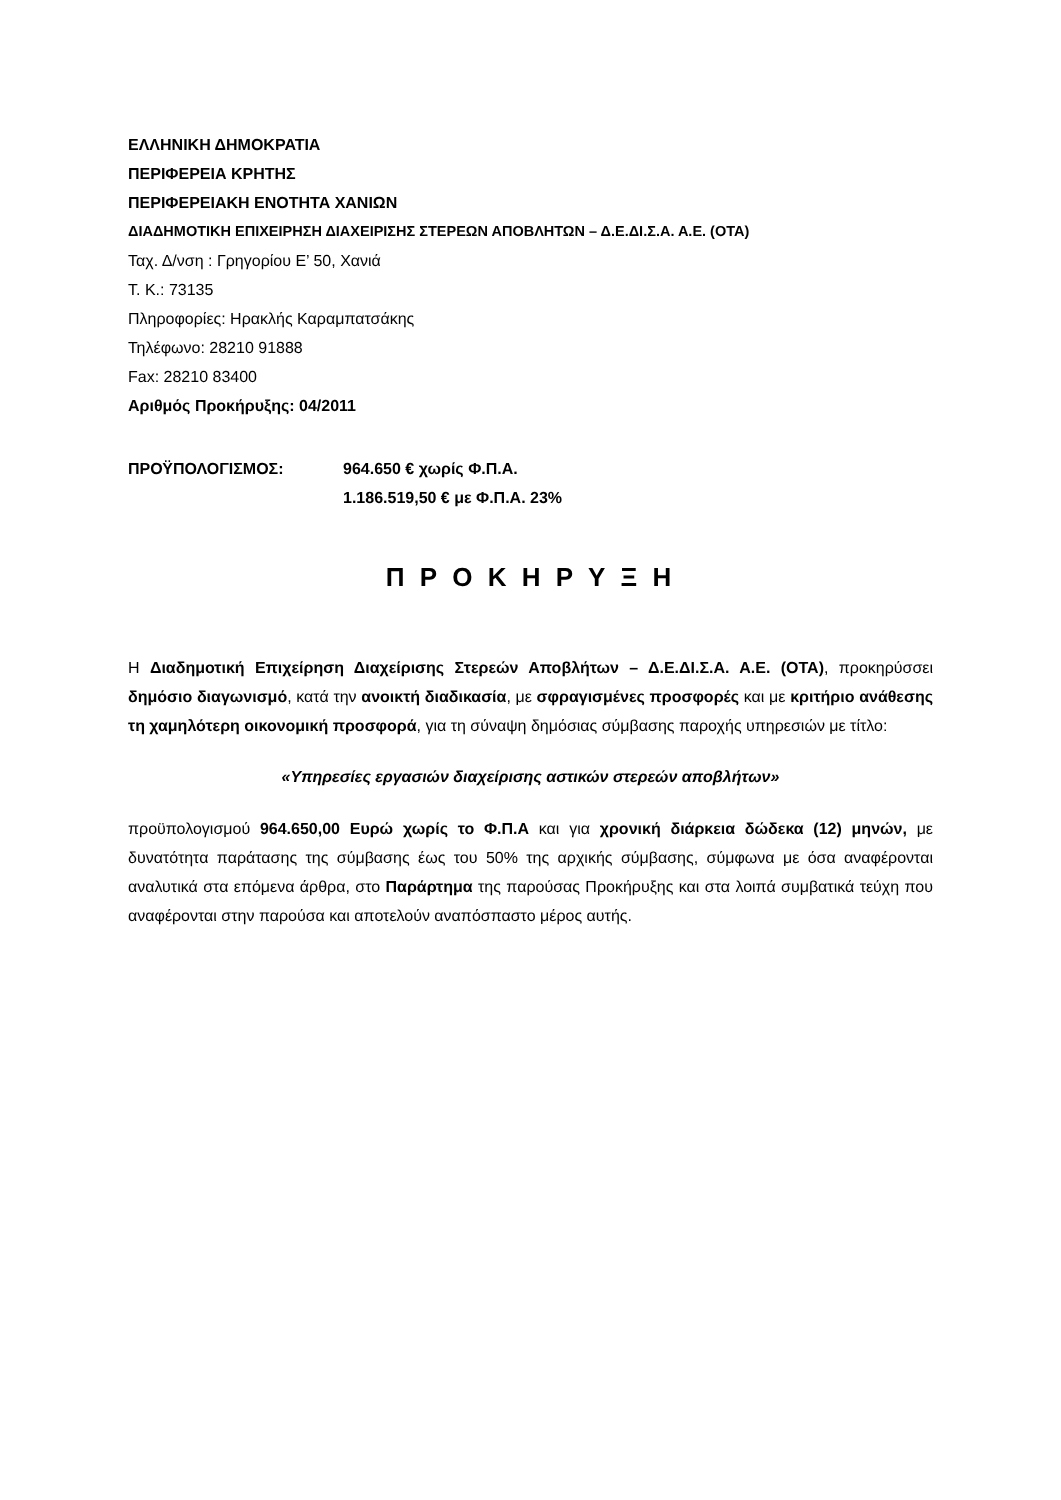ΕΛΛΗΝΙΚΗ ΔΗΜΟΚΡΑΤΙΑ
ΠΕΡΙΦΕΡΕΙΑ ΚΡΗΤΗΣ
ΠΕΡΙΦΕΡΕΙΑΚΗ ΕΝΟΤΗΤΑ ΧΑΝΙΩΝ
ΔΙΑΔΗΜΟΤΙΚΗ ΕΠΙΧΕΙΡΗΣΗ ΔΙΑΧΕΙΡΙΣΗΣ ΣΤΕΡΕΩΝ ΑΠΟΒΛΗΤΩΝ – Δ.Ε.ΔΙ.Σ.Α. Α.Ε. (ΟΤΑ)
Ταχ. Δ/νση : Γρηγορίου Ε’ 50, Χανιά
Τ. Κ.: 73135
Πληροφορίες: Ηρακλής Καραμπατσάκης
Τηλέφωνο: 28210 91888
Fax: 28210 83400
Αριθμός Προκήρυξης: 04/2011
ΠΡΟΫΠΟΛΟΓΙΣΜΟΣ: 964.650 € χωρίς Φ.Π.Α.
1.186.519,50 € με Φ.Π.Α. 23%
Π Ρ Ο Κ Η Ρ Υ Ξ Η
Η Διαδημοτική Επιχείρηση Διαχείρισης Στερεών Αποβλήτων – Δ.Ε.ΔΙ.Σ.Α. Α.Ε. (ΟΤΑ), προκηρύσσει δημόσιο διαγωνισμό, κατά την ανοικτή διαδικασία, με σφραγισμένες προσφορές και με κριτήριο ανάθεσης τη χαμηλότερη οικονομική προσφορά, για τη σύναψη δημόσιας σύμβασης παροχής υπηρεσιών με τίτλο:
«Υπηρεσίες εργασιών διαχείρισης αστικών στερεών αποβλήτων»
προϋπολογισμού 964.650,00 Ευρώ χωρίς το Φ.Π.Α και για χρονική διάρκεια δώδεκα (12) μηνών, με δυνατότητα παράτασης της σύμβασης έως του 50% της αρχικής σύμβασης, σύμφωνα με όσα αναφέρονται αναλυτικά στα επόμενα άρθρα, στο Παράρτημα της παρούσας Προκήρυξης και στα λοιπά συμβατικά τεύχη που αναφέρονται στην παρούσα και αποτελούν αναπόσπαστο μέρος αυτής.